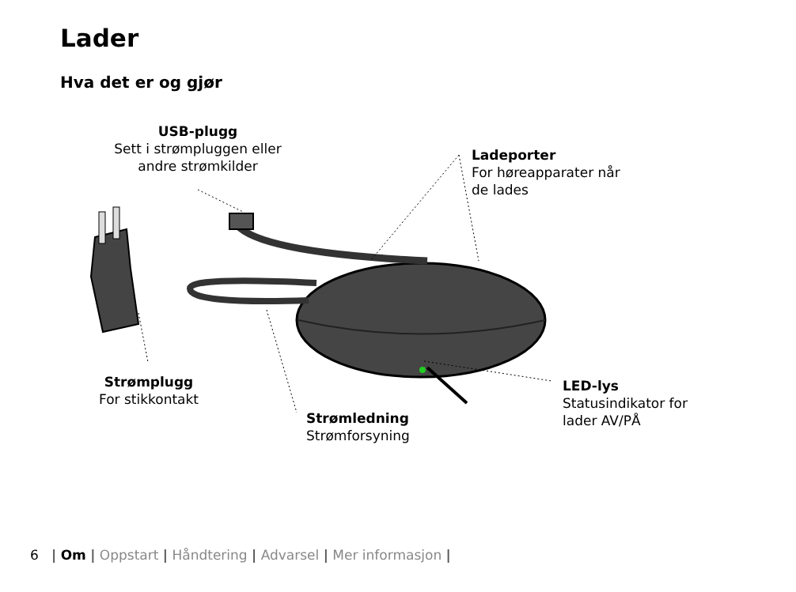Lader
Hva det er og gjør
USB-plugg
Sett i strømpluggen eller
andre strømkilder
Ladeporter
For høreapparater når
de lades
Strømplugg
For stikkontakt
Strømledning
Strømforsyning
LED-lys
Statusindikator for
lader AV/PÅ
6 | Om | Oppstart | Håndtering | Advarsel | Mer informasjon |